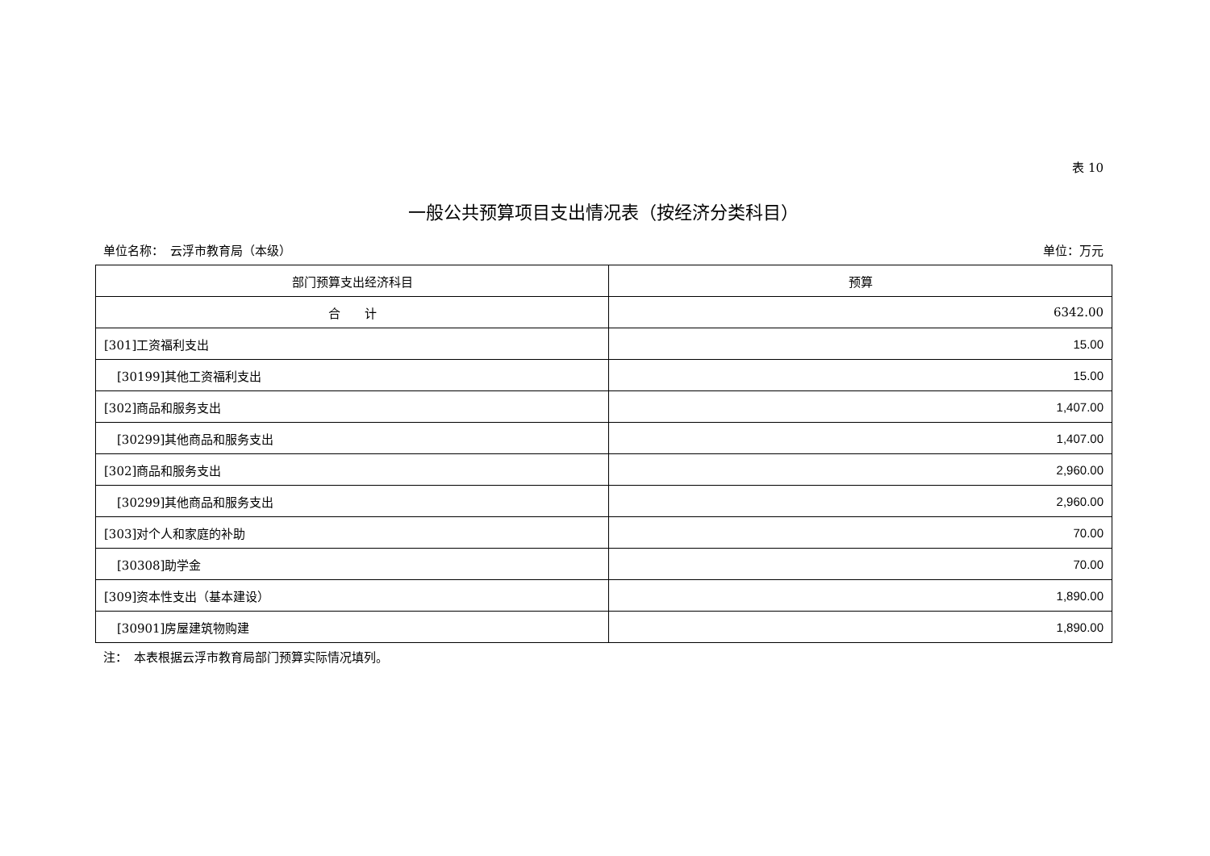表 10
一般公共预算项目支出情况表（按经济分类科目）
单位名称：　云浮市教育局（本级） 单位：万元
| 部门预算支出经济科目 | 预算 |
| --- | --- |
| 合 计 | 6342.00 |
| [301]工资福利支出 | 15.00 |
| [30199]其他工资福利支出 | 15.00 |
| [302]商品和服务支出 | 1,407.00 |
| [30299]其他商品和服务支出 | 1,407.00 |
| [302]商品和服务支出 | 2,960.00 |
| [30299]其他商品和服务支出 | 2,960.00 |
| [303]对个人和家庭的补助 | 70.00 |
| [30308]助学金 | 70.00 |
| [309]资本性支出（基本建设） | 1,890.00 |
| [30901]房屋建筑物购建 | 1,890.00 |
注：　本表根据云浮市教育局部门预算实际情况填列。